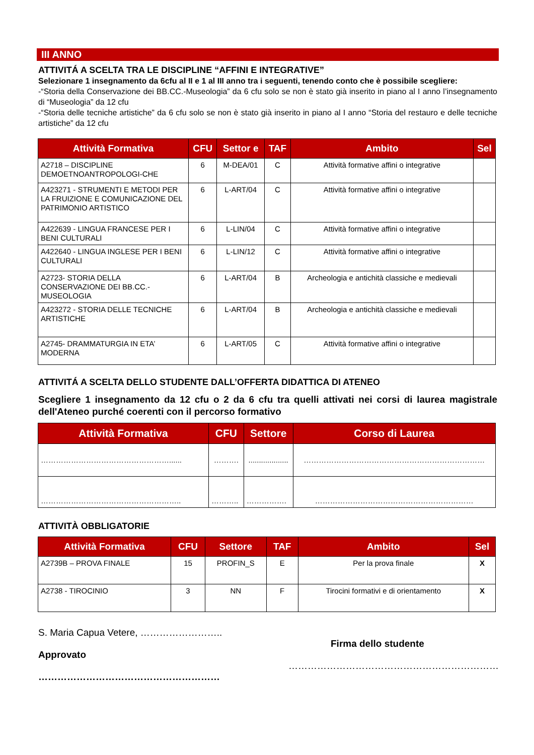III ANNO
ATTIVITÁ A SCELTA TRA LE DISCIPLINE “AFFINI E INTEGRATIVE”
Selezionare 1 insegnamento da 6cfu al II e 1 al III anno tra i seguenti, tenendo conto che è possibile scegliere:
-“Storia della Conservazione dei BB.CC.-Museologia” da 6 cfu solo se non è stato già inserito in piano al I anno l’insegnamento di “Museologia” da 12 cfu
-“Storia delle tecniche artistiche” da 6 cfu solo se non è stato già inserito in piano al I anno “Storia del restauro e delle tecniche artistiche” da 12 cfu
| Attività Formativa | CFU | Settor e | TAF | Ambito | Sel |
| --- | --- | --- | --- | --- | --- |
| A2718 – DISCIPLINE DEMOETNOANTROPOLOGI-CHE | 6 | M-DEA/01 | C | Attività formative affini o integrative | |
| A423271 - STRUMENTI E METODI PER LA FRUIZIONE E COMUNICAZIONE DEL PATRIMONIO ARTISTICO | 6 | L-ART/04 | C | Attività formative affini o integrative | |
| A422639 - LINGUA FRANCESE PER I BENI CULTURALI | 6 | L-LIN/04 | C | Attività formative affini o integrative | |
| A422640 - LINGUA INGLESE PER I BENI CULTURALI | 6 | L-LIN/12 | C | Attività formative affini o integrative | |
| A2723- STORIA DELLA CONSERVAZIONE DEI BB.CC.-MUSEOLOGIA | 6 | L-ART/04 | B | Archeologia e antichità classiche e medievali | |
| A423272 - STORIA DELLE TECNICHE ARTISTICHE | 6 | L-ART/04 | B | Archeologia e antichità classiche e medievali | |
| A2745- DRAMMATURGIA IN ETA’ MODERNA | 6 | L-ART/05 | C | Attività formative affini o integrative | |
ATTIVITÁ A SCELTA DELLO STUDENTE DALL’OFFERTA DIDATTICA DI ATENEO
Scegliere 1 insegnamento da 12 cfu o 2 da 6 cfu tra quelli attivati nei corsi di laurea magistrale dell'Ateneo purché coerenti con il percorso formativo
| Attività Formativa | CFU | Settore | Corso di Laurea |
| --- | --- | --- | --- |
| ……………………………………………...... | ………. | ................... | ……………………………………………………………… |
| ……………………………………………….. | ……….. | ……………. | ……………………………………………………… |
ATTIVITÀ OBBLIGATORIE
| Attività Formativa | CFU | Settore | TAF | Ambito | Sel |
| --- | --- | --- | --- | --- | --- |
| A2739B – PROVA FINALE | 15 | PROFIN_S | E | Per la prova finale | X |
| A2738 - TIROCINIO | 3 | NN | F | Tirocini formativi e di orientamento | X |
S. Maria Capua Vetere, ……………………..
Approvato
…………………………………………………
Firma dello studente
…………………………………………………………